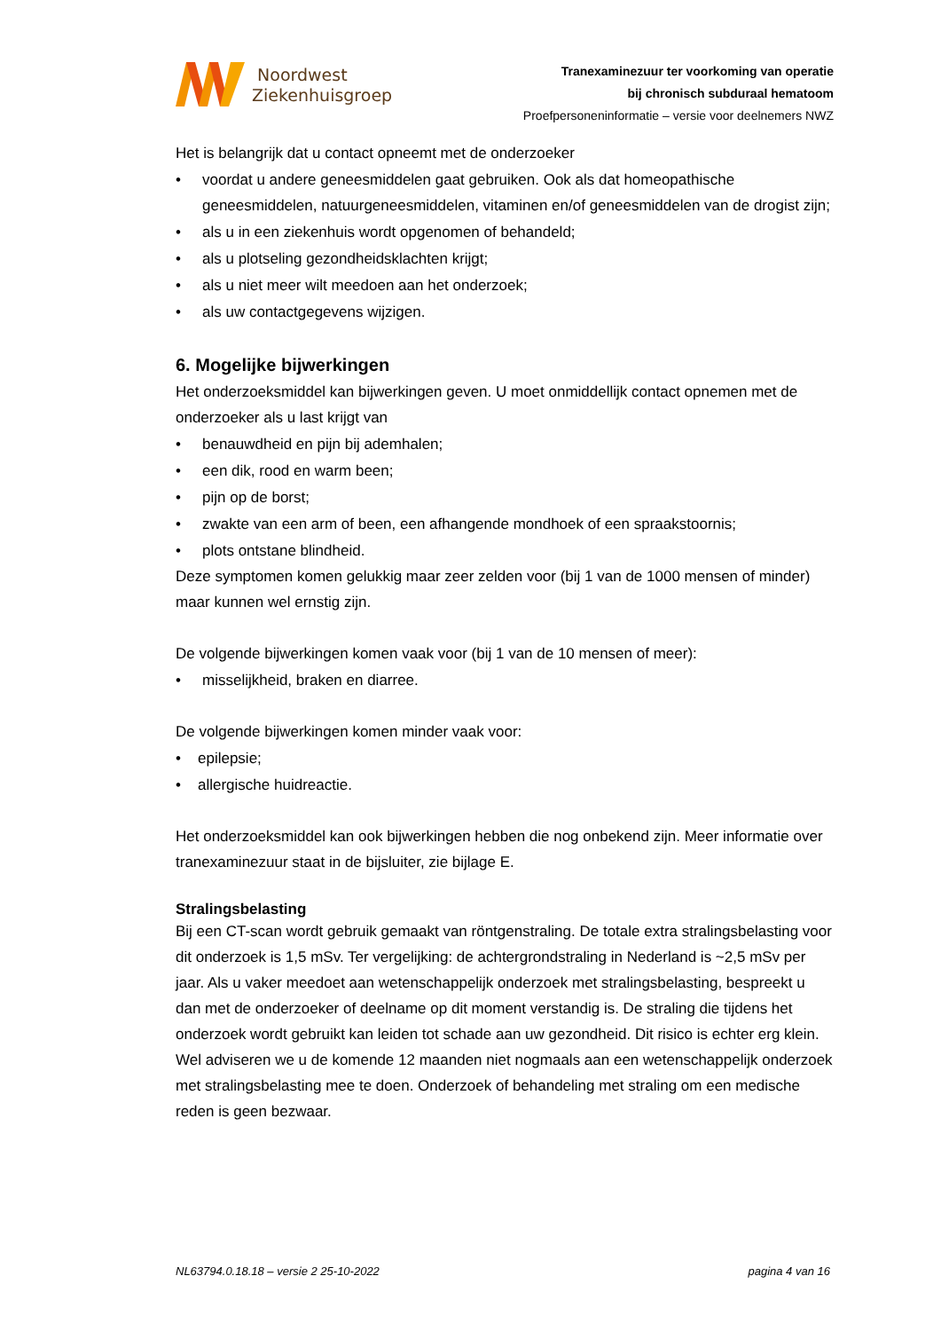Noordwest
Ziekenhuisgroep
Tranexaminezuur ter voorkoming van operatie
bij chronisch subduraal hematoom
Proefpersoneninformatie – versie voor deelnemers NWZ
Het is belangrijk dat u contact opneemt met de onderzoeker
• voordat u andere geneesmiddelen gaat gebruiken. Ook als dat homeopathische geneesmiddelen, natuurgeneesmiddelen, vitaminen en/of geneesmiddelen van de drogist zijn;
• als u in een ziekenhuis wordt opgenomen of behandeld;
• als u plotseling gezondheidsklachten krijgt;
• als u niet meer wilt meedoen aan het onderzoek;
• als uw contactgegevens wijzigen.
6. Mogelijke bijwerkingen
Het onderzoeksmiddel kan bijwerkingen geven. U moet onmiddellijk contact opnemen met de onderzoeker als u last krijgt van
• benauwdheid en pijn bij ademhalen;
• een dik, rood en warm been;
• pijn op de borst;
• zwakte van een arm of been, een afhangende mondhoek of een spraakstoornis;
• plots ontstane blindheid.
Deze symptomen komen gelukkig maar zeer zelden voor (bij 1 van de 1000 mensen of minder) maar kunnen wel ernstig zijn.
De volgende bijwerkingen komen vaak voor (bij 1 van de 10 mensen of meer):
• misselijkheid, braken en diarree.
De volgende bijwerkingen komen minder vaak voor:
• epilepsie;
• allergische huidreactie.
Het onderzoeksmiddel kan ook bijwerkingen hebben die nog onbekend zijn. Meer informatie over tranexaminezuur staat in de bijsluiter, zie bijlage E.
Stralingsbelasting
Bij een CT-scan wordt gebruik gemaakt van röntgenstraling. De totale extra stralingsbelasting voor dit onderzoek is 1,5 mSv. Ter vergelijking: de achtergrondstraling in Nederland is ~2,5 mSv per jaar. Als u vaker meedoet aan wetenschappelijk onderzoek met stralingsbelasting, bespreekt u dan met de onderzoeker of deelname op dit moment verstandig is. De straling die tijdens het onderzoek wordt gebruikt kan leiden tot schade aan uw gezondheid. Dit risico is echter erg klein. Wel adviseren we u de komende 12 maanden niet nogmaals aan een wetenschappelijk onderzoek met stralingsbelasting mee te doen. Onderzoek of behandeling met straling om een medische reden is geen bezwaar.
NL63794.0.18.18 – versie 2 25-10-2022 pagina 4 van 16